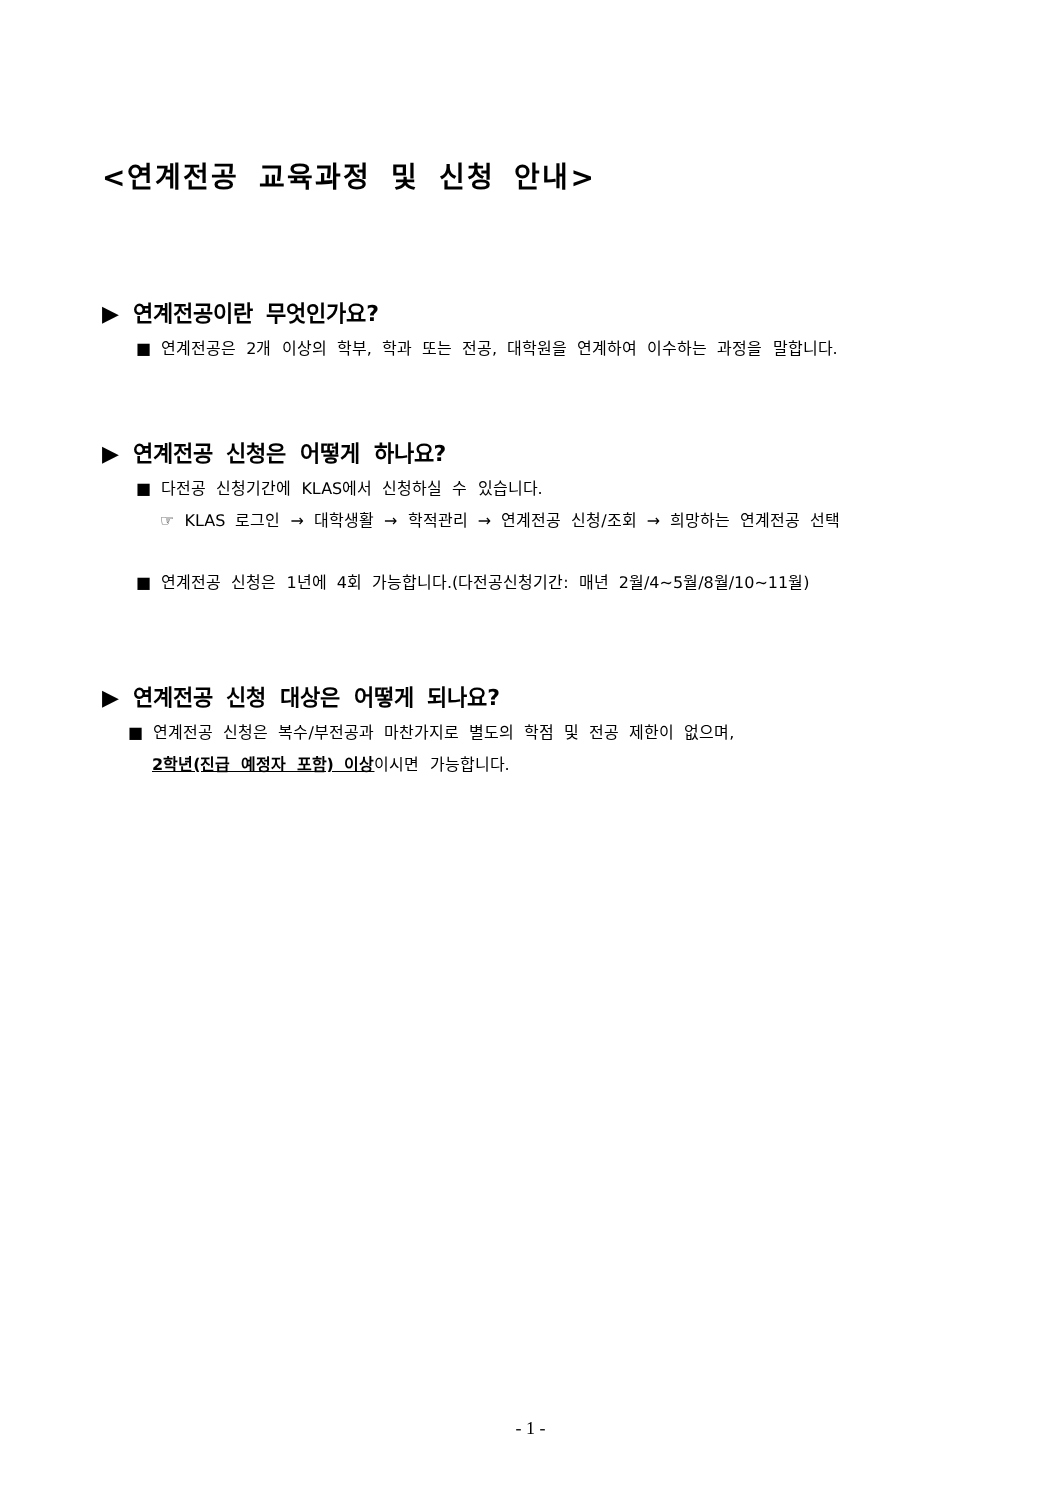<연계전공 교육과정 및 신청 안내>
▶ 연계전공이란 무엇인가요?
■ 연계전공은 2개 이상의 학부, 학과 또는 전공, 대학원을 연계하여 이수하는 과정을 말합니다.
▶ 연계전공 신청은 어떻게 하나요?
■ 다전공 신청기간에 KLAS에서 신청하실 수 있습니다.
☞ KLAS 로그인 → 대학생활 → 학적관리 → 연계전공 신청/조회 → 희망하는 연계전공 선택
■ 연계전공 신청은 1년에 4회 가능합니다.(다전공신청기간: 매년 2월/4~5월/8월/10~11월)
▶ 연계전공 신청 대상은 어떻게 되나요?
■ 연계전공 신청은 복수/부전공과 마찬가지로 별도의 학점 및 전공 제한이 없으며,
2학년(진급 예정자 포함) 이상이시면 가능합니다.
- 1 -